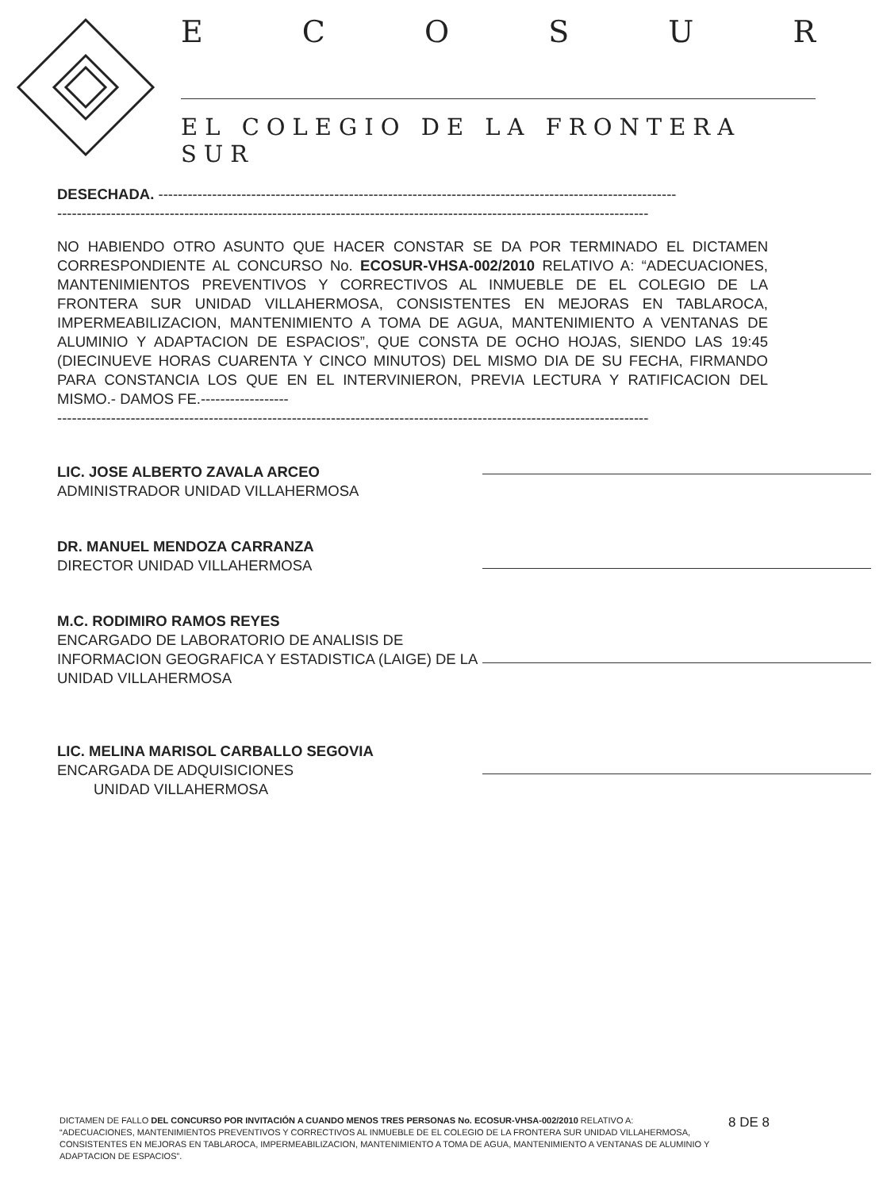E C O S U R
EL COLEGIO DE LA FRONTERA SUR
DESECHADA. ----------------------------------------------------------------------------------------------------------
-------------------------------------------------------------------------------------------------------------------------
NO HABIENDO OTRO ASUNTO QUE HACER CONSTAR SE DA POR TERMINADO EL DICTAMEN CORRESPONDIENTE AL CONCURSO No. ECOSUR-VHSA-002/2010 RELATIVO A: “ADECUACIONES, MANTENIMIENTOS PREVENTIVOS Y CORRECTIVOS AL INMUEBLE DE EL COLEGIO DE LA FRONTERA SUR UNIDAD VILLAHERMOSA, CONSISTENTES EN MEJORAS EN TABLAROCA, IMPERMEABILIZACION, MANTENIMIENTO A TOMA DE AGUA, MANTENIMIENTO A VENTANAS DE ALUMINIO Y ADAPTACION DE ESPACIOS”, QUE CONSTA DE OCHO HOJAS, SIENDO LAS 19:45 (DIECINUEVE HORAS CUARENTA Y CINCO MINUTOS) DEL MISMO DIA DE SU FECHA, FIRMANDO PARA CONSTANCIA LOS QUE EN EL INTERVINIERON, PREVIA LECTURA Y RATIFICACION DEL MISMO.- DAMOS FE.------------------
-------------------------------------------------------------------------------------------------------------------------
LIC. JOSE ALBERTO ZAVALA ARCEO
ADMINISTRADOR UNIDAD VILLAHERMOSA
DR. MANUEL MENDOZA CARRANZA
DIRECTOR UNIDAD VILLAHERMOSA
M.C. RODIMIRO RAMOS REYES
ENCARGADO DE LABORATORIO DE ANALISIS DE INFORMACION GEOGRAFICA Y ESTADISTICA (LAIGE) DE LA UNIDAD VILLAHERMOSA
LIC. MELINA MARISOL CARBALLO SEGOVIA
ENCARGADA DE ADQUISICIONES
UNIDAD VILLAHERMOSA
DICTAMEN DE FALLO DEL CONCURSO POR INVITACIÓN A CUANDO MENOS TRES PERSONAS No. ECOSUR-VHSA-002/2010 RELATIVO A: “ADECUACIONES, MANTENIMIENTOS PREVENTIVOS Y CORRECTIVOS AL INMUEBLE DE EL COLEGIO DE LA FRONTERA SUR UNIDAD VILLAHERMOSA, CONSISTENTES EN MEJORAS EN TABLAROCA, IMPERMEABILIZACION, MANTENIMIENTO A TOMA DE AGUA, MANTENIMIENTO A VENTANAS DE ALUMINIO Y ADAPTACION DE ESPACIOS”.
8 DE 8